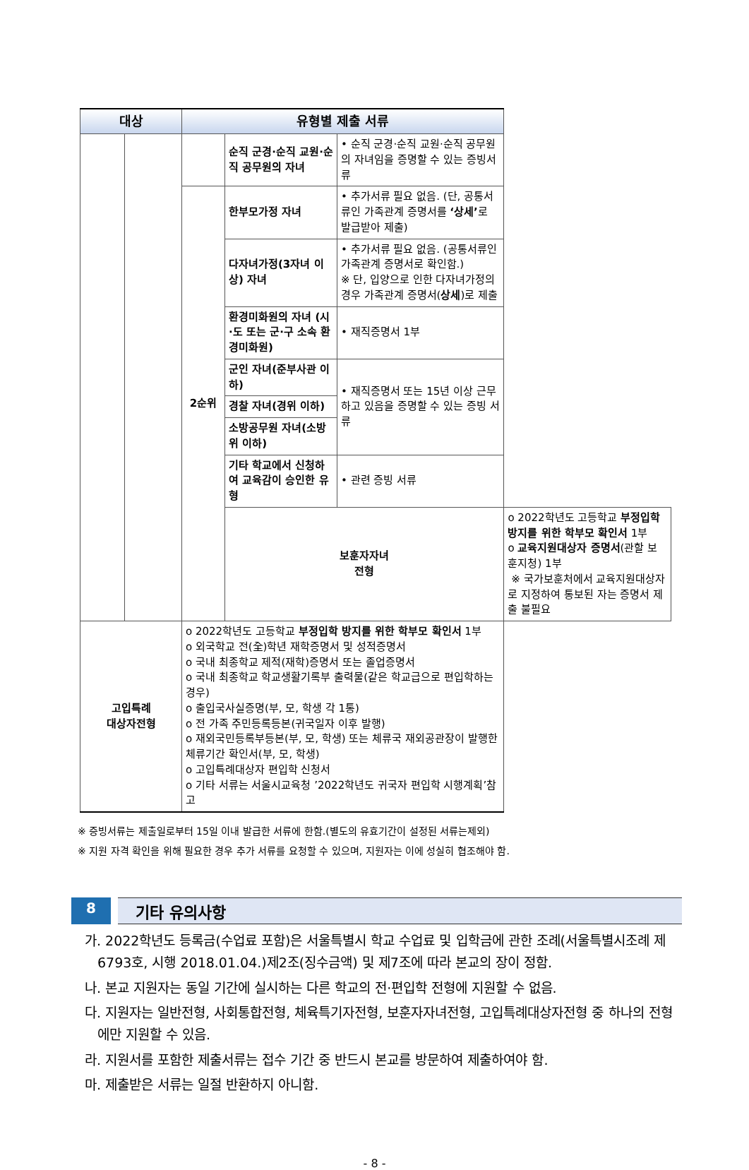| 대상 | | 유형별 제출 서류 | | | |
| --- | --- | --- | --- | --- | --- |
| | | | 순직 군경·순직 교원·순직 공무원의 자녀 | • 순직 군경·순직 교원·순직 공무원의 자녀임을 증명할 수 있는 증빙서류 | |
| | | 2순위 | 한부모가정 자녀 | • 추가서류 필요 없음. (단, 공통서류인 가족관계 증명서를 ‘상세’ 로 발급받아 제출) | |
| | | | 다자녀가정(3자녀 이상) 자녀 | • 추가서류 필요 없음. (공통서류인 가족관계 증명서로 확인함.) ※ 단, 입양으로 인한 다자녀가정의 경우 가족관계 증명서( 상세 )로 제출 | |
| | | | 환경미화원의 자녀 (시·도 또는 군·구 소속 환경미화원) | • 재직증명서 1부 | |
| | | | 군인 자녀(준부사관 이하) | • 재직증명서 또는 15년 이상 근무하고 있음을 증명할 수 있는 증빙 서류 | |
| | | | 경찰 자녀(경위 이하) | | |
| | | | 소방공무원 자녀(소방위 이하) | | |
| | | | 기타 학교에서 신청하여 교육감이 승인한 유형 | • 관련 증빙 서류 | |
| | | | 보훈자자녀 전형 | | o 2022학년도 고등학교 부정입학 방지를 위한 학부모 확인서 1부 o 교육지원대상자 증명서 (관할 보훈지청) 1부 ※ 국가보훈처에서 교육지원대상자로 지정하여 통보된 자는 증명서 제출 불필요 |
| 고입특례 대상자전형 | | o 2022학년도 고등학교 부정입학 방지를 위한 학부모 확인서 1부 o 외국학교 전(全)학년 재학증명서 및 성적증명서 o 국내 최종학교 제적(재학)증명서 또는 졸업증명서 o 국내 최종학교 학교생활기록부 출력물(같은 학교급으로 편입학하는 경우) o 출입국사실증명(부, 모, 학생 각 1통) o 전 가족 주민등록등본(귀국일자 이후 발행) o 재외국민등록부등본(부, 모, 학생) 또는 체류국 재외공관장이 발행한 체류기간 확인서(부, 모, 학생) o 고입특례대상자 편입학 신청서 o 기타 서류는 서울시교육청 ’2022학년도 귀국자 편입학 시행계획’참고 | | | |
※ 증빙서류는 제출일로부터 15일 이내 발급한 서류에 한함.(별도의 유효기간이 설정된 서류는제외)
※ 지원 자격 확인을 위해 필요한 경우 추가 서류를 요청할 수 있으며, 지원자는 이에 성실히 협조해야 함.
8 기타 유의사항
가. 2022학년도 등록금(수업료 포함)은 서울특별시 학교 수업료 및 입학금에 관한 조례(서울특별시조례 제6793호, 시행 2018.01.04.)제2조(징수금액) 및 제7조에 따라 본교의 장이 정함.
나. 본교 지원자는 동일 기간에 실시하는 다른 학교의 전·편입학 전형에 지원할 수 없음.
다. 지원자는 일반전형, 사회통합전형, 체육특기자전형, 보훈자자녀전형, 고입특례대상자전형 중 하나의 전형에만 지원할 수 있음.
라. 지원서를 포함한 제출서류는 접수 기간 중 반드시 본교를 방문하여 제출하여야 함.
마. 제출받은 서류는 일절 반환하지 아니함.
- 8 -